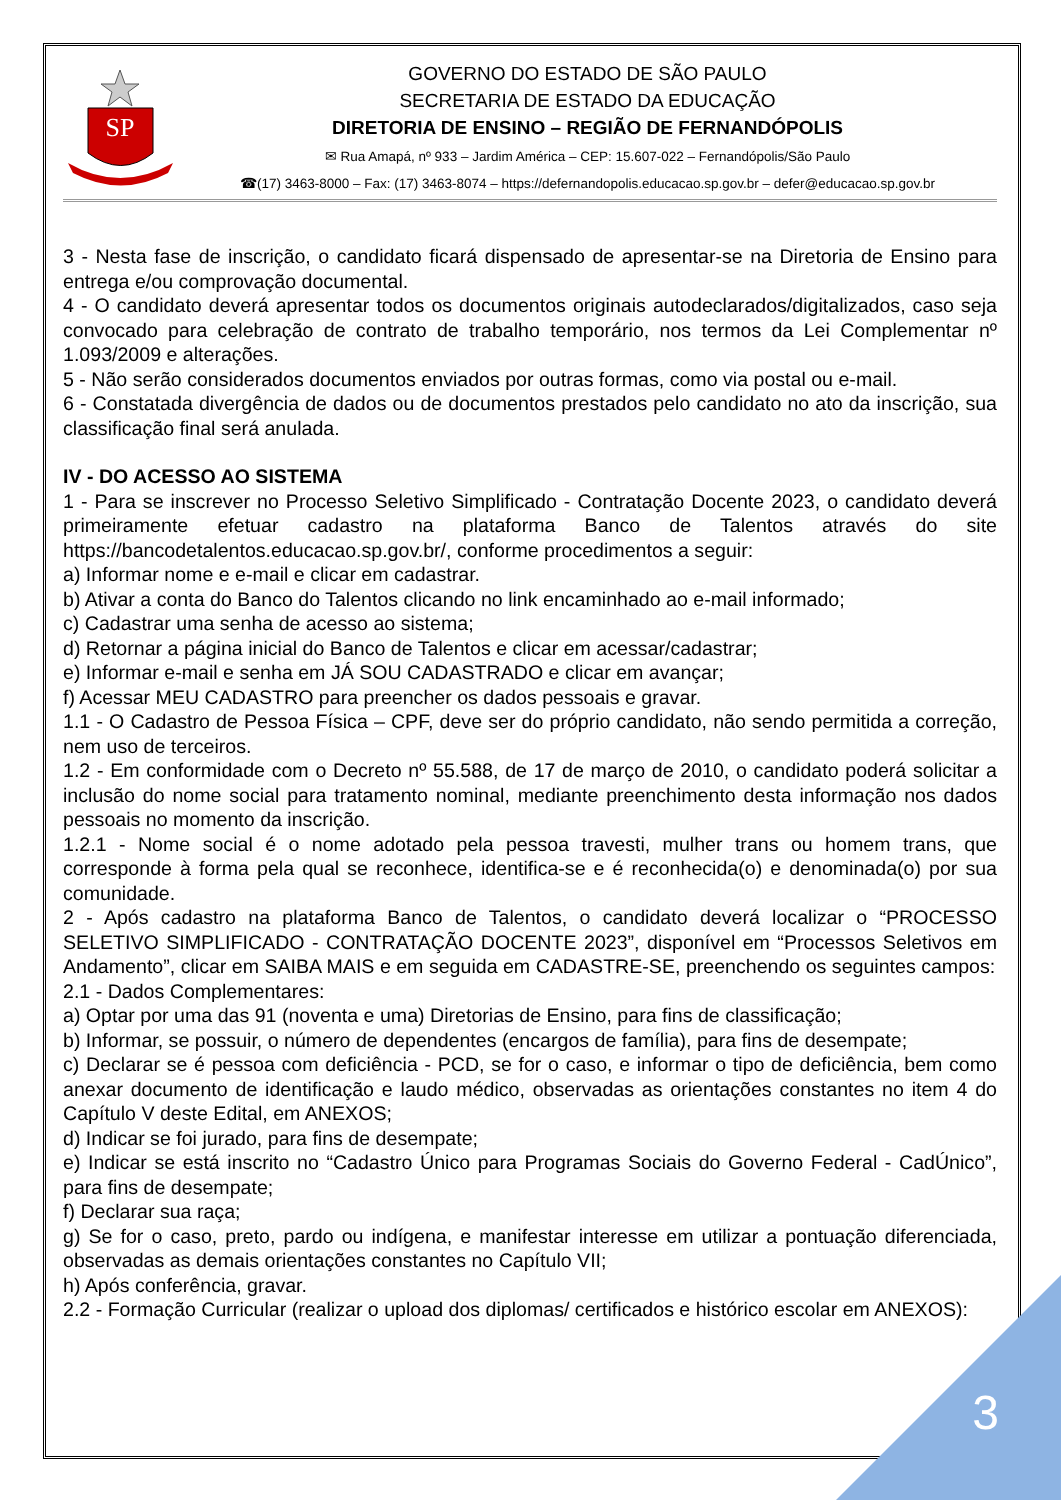SP
GOVERNO DO ESTADO DE SÃO PAULO
SECRETARIA DE ESTADO DA EDUCAÇÃO
DIRETORIA DE ENSINO – REGIÃO DE FERNANDÓPOLIS
✉ Rua Amapá, nº 933 – Jardim América – CEP: 15.607-022 – Fernandópolis/São Paulo
☎(17) 3463-8000 – Fax: (17) 3463-8074 – https://defernandopolis.educacao.sp.gov.br – defer@educacao.sp.gov.br
3 - Nesta fase de inscrição, o candidato ficará dispensado de apresentar-se na Diretoria de Ensino para entrega e/ou comprovação documental.
4 - O candidato deverá apresentar todos os documentos originais autodeclarados/digitalizados, caso seja convocado para celebração de contrato de trabalho temporário, nos termos da Lei Complementar nº 1.093/2009 e alterações.
5 - Não serão considerados documentos enviados por outras formas, como via postal ou e-mail.
6 - Constatada divergência de dados ou de documentos prestados pelo candidato no ato da inscrição, sua classificação final será anulada.
IV - DO ACESSO AO SISTEMA
1 - Para se inscrever no Processo Seletivo Simplificado - Contratação Docente 2023, o candidato deverá primeiramente efetuar cadastro na plataforma Banco de Talentos através do site https://bancodetalentos.educacao.sp.gov.br/, conforme procedimentos a seguir:
a) Informar nome e e-mail e clicar em cadastrar.
b) Ativar a conta do Banco do Talentos clicando no link encaminhado ao e-mail informado;
c) Cadastrar uma senha de acesso ao sistema;
d) Retornar a página inicial do Banco de Talentos e clicar em acessar/cadastrar;
e) Informar e-mail e senha em JÁ SOU CADASTRADO e clicar em avançar;
f) Acessar MEU CADASTRO para preencher os dados pessoais e gravar.
1.1 - O Cadastro de Pessoa Física – CPF, deve ser do próprio candidato, não sendo permitida a correção, nem uso de terceiros.
1.2 - Em conformidade com o Decreto nº 55.588, de 17 de março de 2010, o candidato poderá solicitar a inclusão do nome social para tratamento nominal, mediante preenchimento desta informação nos dados pessoais no momento da inscrição.
1.2.1 - Nome social é o nome adotado pela pessoa travesti, mulher trans ou homem trans, que corresponde à forma pela qual se reconhece, identifica-se e é reconhecida(o) e denominada(o) por sua comunidade.
2 - Após cadastro na plataforma Banco de Talentos, o candidato deverá localizar o “PROCESSO SELETIVO SIMPLIFICADO - CONTRATAÇÃO DOCENTE 2023”, disponível em “Processos Seletivos em Andamento”, clicar em SAIBA MAIS e em seguida em CADASTRE-SE, preenchendo os seguintes campos:
2.1 - Dados Complementares:
a) Optar por uma das 91 (noventa e uma) Diretorias de Ensino, para fins de classificação;
b) Informar, se possuir, o número de dependentes (encargos de família), para fins de desempate;
c) Declarar se é pessoa com deficiência - PCD, se for o caso, e informar o tipo de deficiência, bem como anexar documento de identificação e laudo médico, observadas as orientações constantes no item 4 do Capítulo V deste Edital, em ANEXOS;
d) Indicar se foi jurado, para fins de desempate;
e) Indicar se está inscrito no “Cadastro Único para Programas Sociais do Governo Federal - CadÚnico”, para fins de desempate;
f) Declarar sua raça;
g) Se for o caso, preto, pardo ou indígena, e manifestar interesse em utilizar a pontuação diferenciada, observadas as demais orientações constantes no Capítulo VII;
h) Após conferência, gravar.
2.2 - Formação Curricular (realizar o upload dos diplomas/ certificados e histórico escolar em ANEXOS):
3